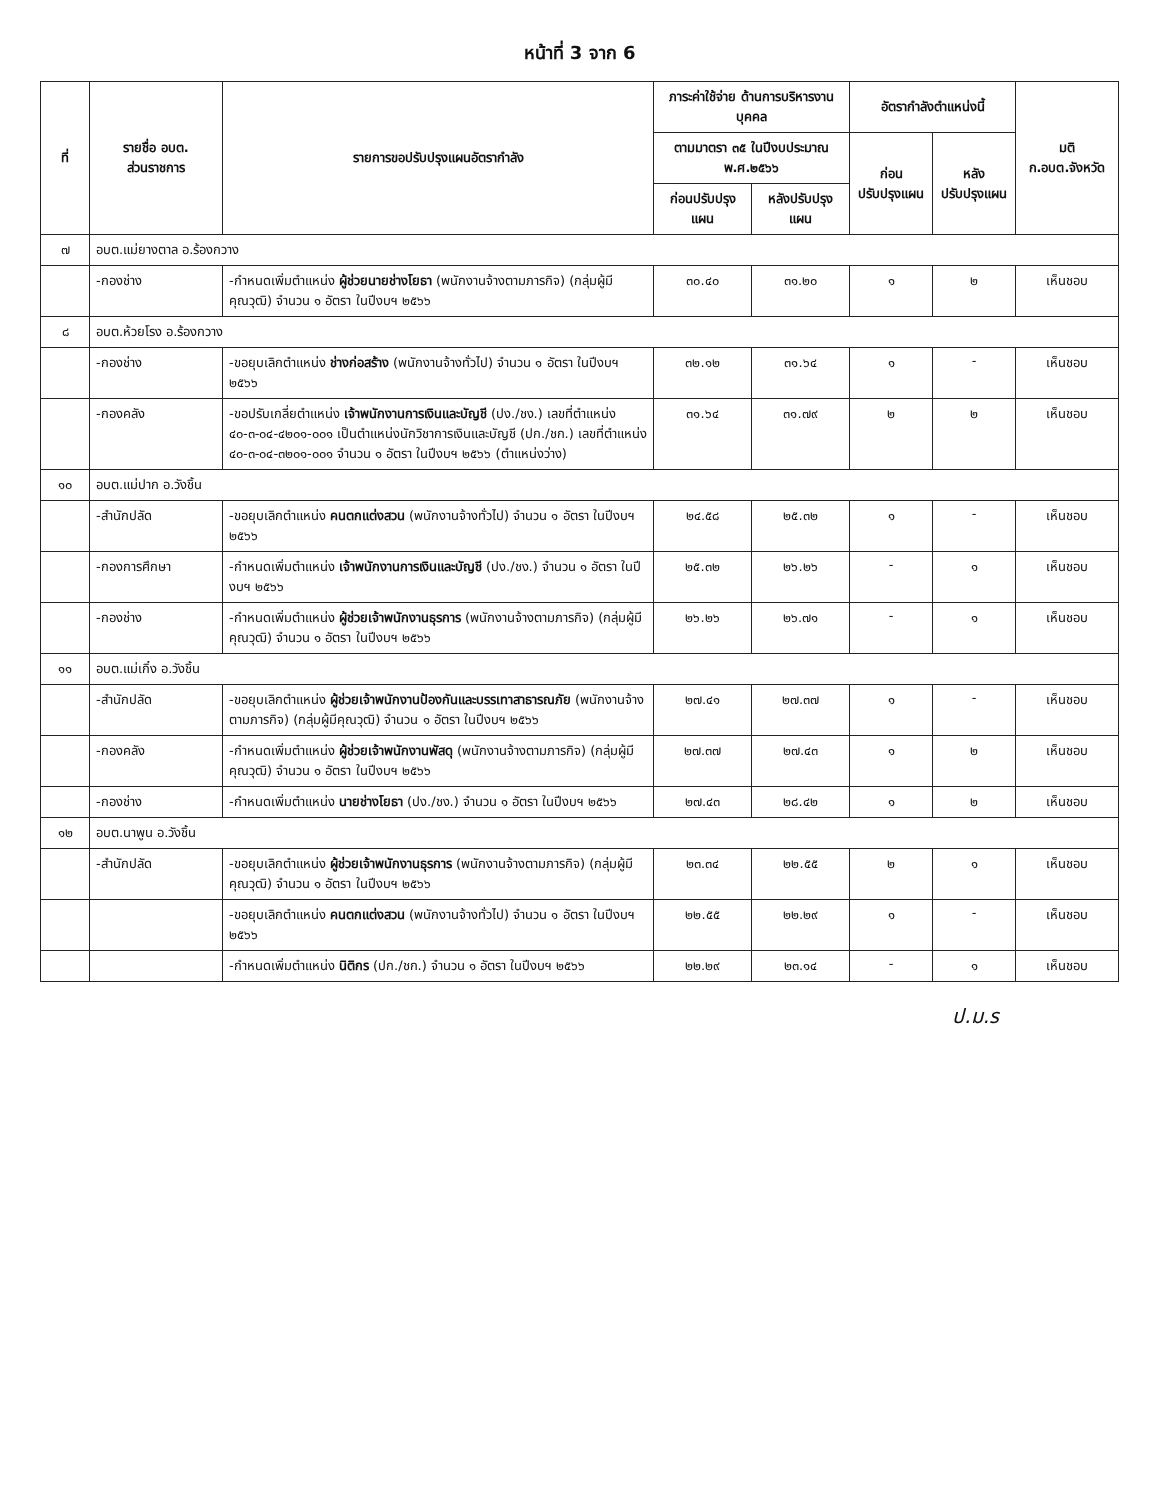หน้าที่ 3 จาก 6
| ที่ | รายชื่อ อบต. ส่วนราชการ | รายการขอปรับปรุงแผนอัตรากำลัง | ภาระค่าใช้จ่าย ด้านการบริหารงานบุคคล | | อัตรากำลังตำแหน่งนี้ | | มติ ก.อบต.จังหวัด |
| --- | --- | --- | --- | --- | --- | --- | --- |
| | | | ตามมาตรา ๓๕ ในปีงบประมาณ พ.ศ.๒๕๖๖ | | ก่อน ปรับปรุงแผน | หลัง ปรับปรุงแผน | |
| | | | ก่อนปรับปรุงแผน | หลังปรับปรุงแผน | | | |
| ๗ | อบต.แม่ยางตาล อ.ร้องกวาง | | | | | | |
| | -กองช่าง | -กำหนดเพิ่มตำแหน่ง ผู้ช่วยนายช่างโยธา (พนักงานจ้างตามภารกิจ) (กลุ่มผู้มีคุณวุฒิ) จำนวน ๑ อัตรา ในปีงบฯ ๒๕๖๖ | ๓๐.๔๐ | ๓๑.๒๐ | ๑ | ๒ | เห็นชอบ |
| ๘ | อบต.ห้วยโรง อ.ร้องกวาง | | | | | | |
| | -กองช่าง | -ขอยุบเลิกตำแหน่ง ช่างก่อสร้าง (พนักงานจ้างทั่วไป) จำนวน ๑ อัตรา ในปีงบฯ ๒๕๖๖ | ๓๒.๑๒ | ๓๑.๖๔ | ๑ | - | เห็นชอบ |
| | -กองคลัง | -ขอปรับเกลี่ยตำแหน่ง เจ้าพนักงานการเงินและบัญชี (ปง./ชง.) เลขที่ตำแหน่ง ๔๐-๓-๐๔-๔๒๐๑-๐๐๑ เป็นตำแหน่งนักวิชาการเงินและบัญชี (ปก./ชก.) เลขที่ตำแหน่ง ๔๐-๓-๐๔-๓๒๐๑-๐๐๑ จำนวน ๑ อัตรา ในปีงบฯ ๒๕๖๖ (ตำแหน่งว่าง) | ๓๑.๖๔ | ๓๑.๗๙ | ๒ | ๒ | เห็นชอบ |
| ๑๐ | อบต.แม่ปาก อ.วังชิ้น | | | | | | |
| | -สำนักปลัด | -ขอยุบเลิกตำแหน่ง คนตกแต่งสวน (พนักงานจ้างทั่วไป) จำนวน ๑ อัตรา ในปีงบฯ ๒๕๖๖ | ๒๔.๕๘ | ๒๕.๓๒ | ๑ | - | เห็นชอบ |
| | -กองการศึกษา | -กำหนดเพิ่มตำแหน่ง เจ้าพนักงานการเงินและบัญชี (ปง./ชง.) จำนวน ๑ อัตรา ในปีงบฯ ๒๕๖๖ | ๒๕.๓๒ | ๒๖.๒๖ | - | ๑ | เห็นชอบ |
| | -กองช่าง | -กำหนดเพิ่มตำแหน่ง ผู้ช่วยเจ้าพนักงานธุรการ (พนักงานจ้างตามภารกิจ) (กลุ่มผู้มีคุณวุฒิ) จำนวน ๑ อัตรา ในปีงบฯ ๒๕๖๖ | ๒๖.๒๖ | ๒๖.๗๑ | - | ๑ | เห็นชอบ |
| ๑๑ | อบต.แม่เกิ๋ง อ.วังชิ้น | | | | | | |
| | -สำนักปลัด | -ขอยุบเลิกตำแหน่ง ผู้ช่วยเจ้าพนักงานป้องกันและบรรเทาสาธารณภัย (พนักงานจ้างตามภารกิจ) (กลุ่มผู้มีคุณวุฒิ) จำนวน ๑ อัตรา ในปีงบฯ ๒๕๖๖ | ๒๗.๔๑ | ๒๗.๓๗ | ๑ | - | เห็นชอบ |
| | -กองคลัง | -กำหนดเพิ่มตำแหน่ง ผู้ช่วยเจ้าพนักงานพัสดุ (พนักงานจ้างตามภารกิจ) (กลุ่มผู้มีคุณวุฒิ) จำนวน ๑ อัตรา ในปีงบฯ ๒๕๖๖ | ๒๗.๓๗ | ๒๗.๔๓ | ๑ | ๒ | เห็นชอบ |
| | -กองช่าง | -กำหนดเพิ่มตำแหน่ง นายช่างโยธา (ปง./ชง.) จำนวน ๑ อัตรา ในปีงบฯ ๒๕๖๖ | ๒๗.๔๓ | ๒๘.๔๒ | ๑ | ๒ | เห็นชอบ |
| ๑๒ | อบต.นาพูน อ.วังชิ้น | | | | | | |
| | -สำนักปลัด | -ขอยุบเลิกตำแหน่ง ผู้ช่วยเจ้าพนักงานธุรการ (พนักงานจ้างตามภารกิจ) (กลุ่มผู้มีคุณวุฒิ) จำนวน ๑ อัตรา ในปีงบฯ ๒๕๖๖ | ๒๓.๓๔ | ๒๒.๕๕ | ๒ | ๑ | เห็นชอบ |
| | | -ขอยุบเลิกตำแหน่ง คนตกแต่งสวน (พนักงานจ้างทั่วไป) จำนวน ๑ อัตรา ในปีงบฯ ๒๕๖๖ | ๒๒.๕๕ | ๒๒.๒๙ | ๑ | - | เห็นชอบ |
| | | -กำหนดเพิ่มตำแหน่ง นิติกร (ปก./ชก.) จำนวน ๑ อัตรา ในปีงบฯ ๒๕๖๖ | ๒๒.๒๙ | ๒๓.๑๔ | - | ๑ | เห็นชอบ |
ป.ม.ร